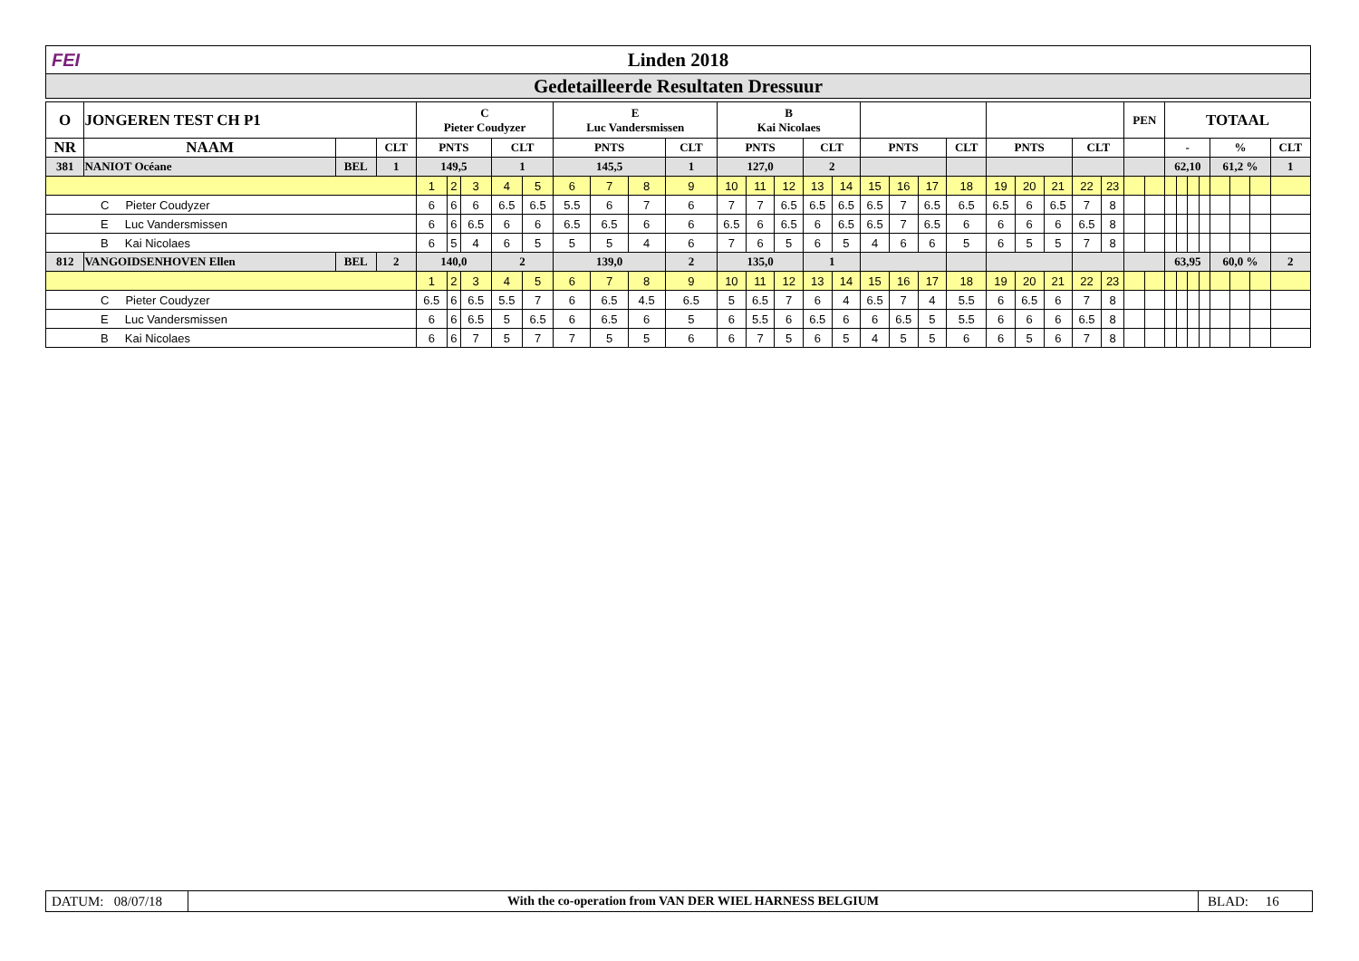FEI Linden 2018
Gedetailleerde Resultaten Dressuur
| O | JONGEREN TEST CH P1 | | | C Pieter Coudyzer | | | | | E Luc Vandersmissen | | | | B Kai Nicolaes | | | | | | | | | | | | | | PEN | | TOTAAL | | | | | | | |
| --- | --- | --- | --- | --- | --- | --- | --- | --- | --- | --- | --- | --- | --- | --- | --- | --- | --- | --- | --- | --- | --- | --- | --- | --- | --- | --- | --- | --- | --- | --- | --- | --- | --- | --- | --- | --- |
| NR | NAAM | | CLT | PNTS | | | CLT | | PNTS | | | CLT | PNTS | | | CLT | | PNTS | | | CLT | PNTS | | | CLT | | | | - | | | | % | | | CLT |
| 381 | NANIOT Océane | BEL | 1 | 149,5 | | | 1 | | 145,5 | | | 1 | 127,0 | | | 2 | | | | | | | | | | | | | 62,10 | | | | 61,2 % | | | 1 |
| | | | | 1 | 2 | 3 | 4 | 5 | 6 | 7 | 8 | 9 | 10 | 11 | 12 | 13 | 14 | 15 | 16 | 17 | 18 | 19 | 20 | 21 | 22 | 23 | | | | | | | | | | |
| C Pieter Coudyzer | | | | 6 | 6 | 6 | 6.5 | 6.5 | 5.5 | 6 | 7 | 6 | 7 | 7 | 6.5 | 6.5 | 6.5 | 6.5 | 7 | 6.5 | 6.5 | 6.5 | 6 | 6.5 | 7 | 8 | | | | | | | | | | |
| E Luc Vandersmissen | | | | 6 | 6 | 6.5 | 6 | 6 | 6.5 | 6.5 | 6 | 6 | 6.5 | 6 | 6.5 | 6 | 6.5 | 6.5 | 7 | 6.5 | 6 | 6 | 6 | 6 | 6.5 | 8 | | | | | | | | | | |
| B Kai Nicolaes | | | | 6 | 5 | 4 | 6 | 5 | 5 | 5 | 4 | 6 | 7 | 6 | 5 | 6 | 5 | 4 | 6 | 6 | 5 | 6 | 5 | 5 | 7 | 8 | | | | | | | | | | |
| 812 | VANGOIDSENHOVEN Ellen | BEL | 2 | 140,0 | | | 2 | | 139,0 | | | 2 | 135,0 | | | 1 | | | | | | | | | | | | | 63,95 | | | | 60,0 % | | | 2 |
| | | | | 1 | 2 | 3 | 4 | 5 | 6 | 7 | 8 | 9 | 10 | 11 | 12 | 13 | 14 | 15 | 16 | 17 | 18 | 19 | 20 | 21 | 22 | 23 | | | | | | | | | | |
| C Pieter Coudyzer | | | | 6.5 | 6 | 6.5 | 5.5 | 7 | 6 | 6.5 | 4.5 | 6.5 | 5 | 6.5 | 7 | 6 | 4 | 6.5 | 7 | 4 | 5.5 | 6 | 6.5 | 6 | 7 | 8 | | | | | | | | | | |
| E Luc Vandersmissen | | | | 6 | 6 | 6.5 | 5 | 6.5 | 6 | 6.5 | 6 | 5 | 6 | 5.5 | 6 | 6.5 | 6 | 6 | 6.5 | 5 | 5.5 | 6 | 6 | 6 | 6.5 | 8 | | | | | | | | | | |
| B Kai Nicolaes | | | | 6 | 6 | 7 | 5 | 7 | 7 | 5 | 5 | 6 | 6 | 7 | 5 | 6 | 5 | 4 | 5 | 5 | 6 | 6 | 5 | 6 | 7 | 8 | | | | | | | | | | |
DATUM: 08/07/18
With the co-operation from VAN DER WIEL HARNESS BELGIUM
BLAD: 16